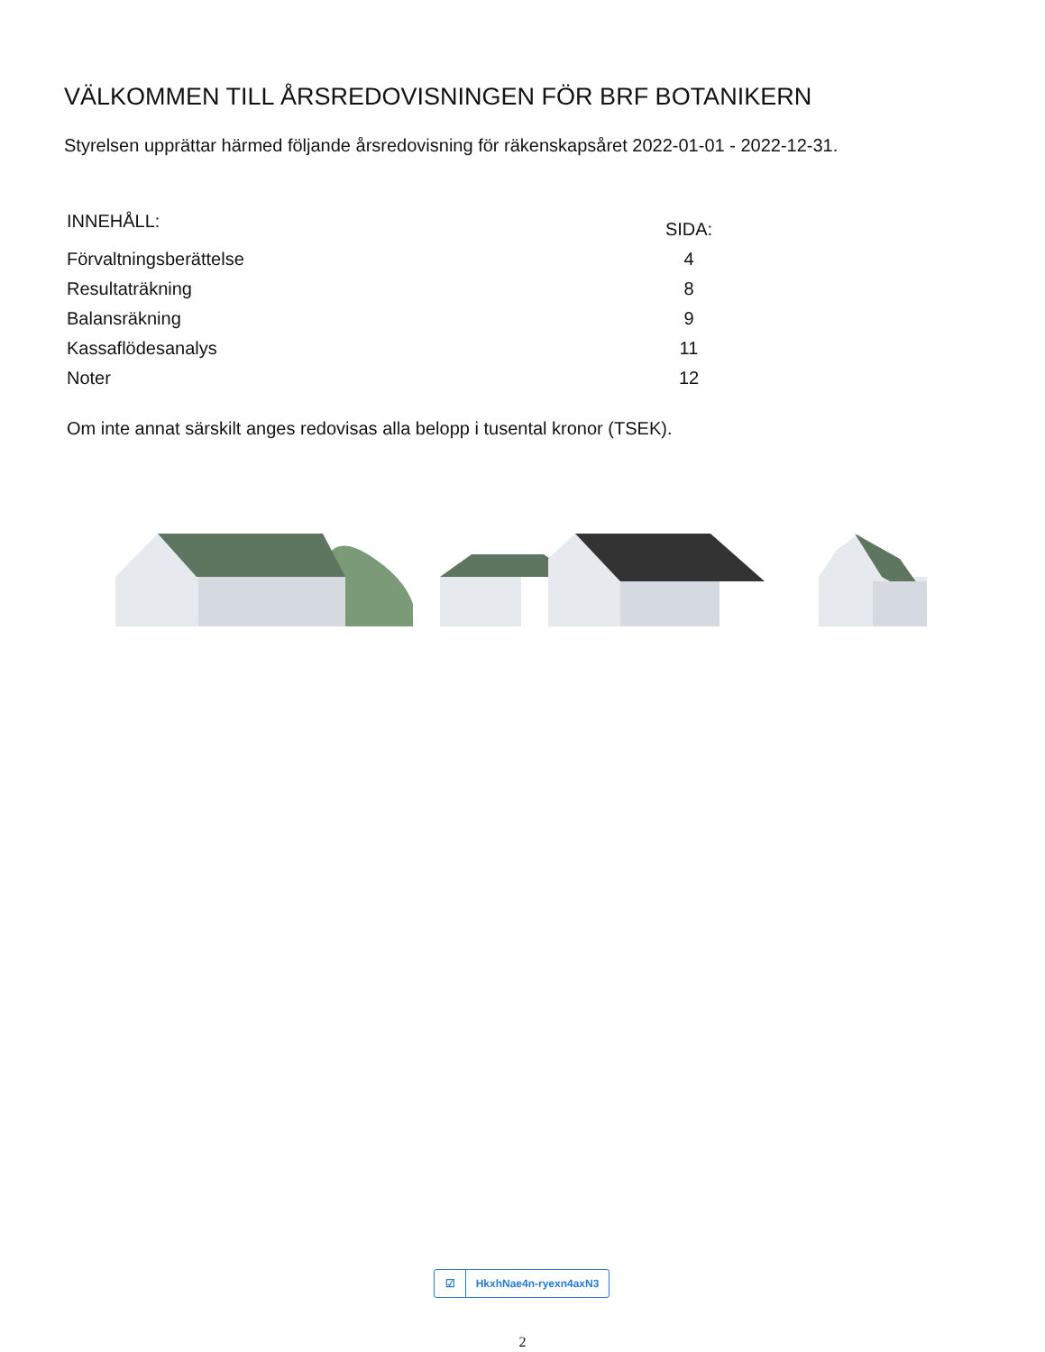VÄLKOMMEN TILL ÅRSREDOVISNINGEN FÖR BRF BOTANIKERN
Styrelsen upprättar härmed följande årsredovisning för räkenskapsåret 2022-01-01 - 2022-12-31.
| INNEHÅLL: | SIDA: |
| Förvaltningsberättelse | 4 |
| Resultaträkning | 8 |
| Balansräkning | 9 |
| Kassaflödesanalys | 11 |
| Noter | 12 |
Om inte annat särskilt anges redovisas alla belopp i tusental kronor (TSEK).
☑
HkxhNae4n-ryexn4axN3
2